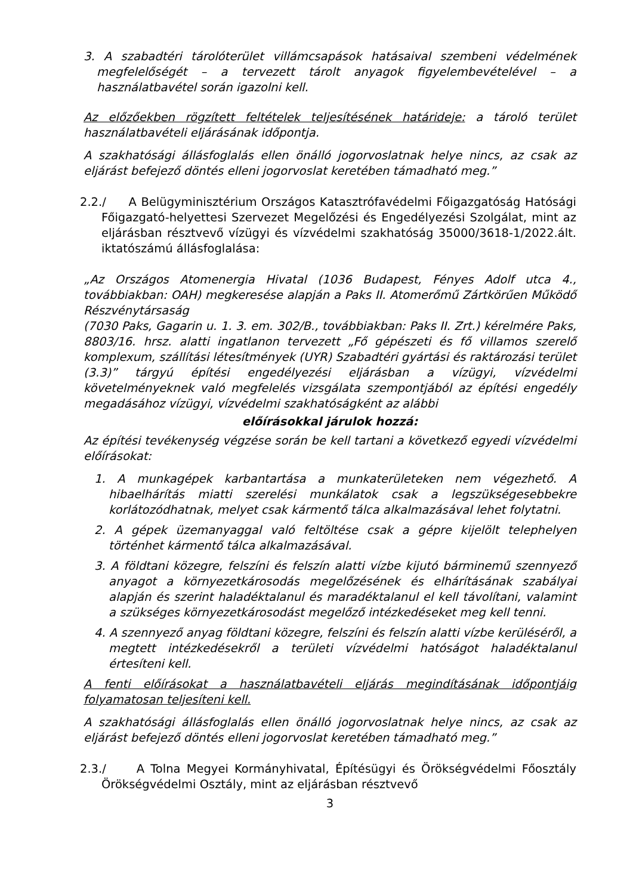3. A szabadtéri tárolóterület villámcsapások hatásaival szembeni védelmének megfelelőségét – a tervezett tárolt anyagok figyelembevételével – a használatbavétel során igazolni kell.
Az előzőekben rögzített feltételek teljesítésének határideje: a tároló terület használatbavételi eljárásának időpontja.
A szakhatósági állásfoglalás ellen önálló jogorvoslatnak helye nincs, az csak az eljárást befejező döntés elleni jogorvoslat keretében támadható meg.”
2.2./ A Belügyminisztérium Országos Katasztrófavédelmi Főigazgatóság Hatósági Főigazgató-helyettesi Szervezet Megelőzési és Engedélyezési Szolgálat, mint az eljárásban résztvevő vízügyi és vízvédelmi szakhatóság 35000/3618-1/2022.ált. iktatószámú állásfoglalása:
„Az Országos Atomenergia Hivatal (1036 Budapest, Fényes Adolf utca 4., továbbiakban: OAH) megkeresése alapján a Paks II. Atomerőmű Zártkörűen Működő Részvénytársaság
(7030 Paks, Gagarin u. 1. 3. em. 302/B., továbbiakban: Paks II. Zrt.) kérelmére Paks, 8803/16. hrsz. alatti ingatlanon tervezett „Fő gépészeti és fő villamos szerelő komplexum, szállítási létesítmények (UYR) Szabadtéri gyártási és raktározási terület (3.3)” tárgyú építési engedélyezési eljárásban a vízügyi, vízvédelmi követelményeknek való megfelelés vizsgálata szempontjából az építési engedély megadásához vízügyi, vízvédelmi szakhatóságként az alábbi
előírásokkal járulok hozzá:
Az építési tevékenység végzése során be kell tartani a következő egyedi vízvédelmi előírásokat:
1. A munkagépek karbantartása a munkaterületeken nem végezhető. A hibaelhárítás miatti szerelési munkálatok csak a legszükségesebbekre korlátozódhatnak, melyet csak kármentő tálca alkalmazásával lehet folytatni.
2. A gépek üzemanyaggal való feltöltése csak a gépre kijelölt telephelyen történhet kármentő tálca alkalmazásával.
3. A földtani közegre, felszíni és felszín alatti vízbe kijutó bárminemű szennyező anyagot a környezetkárosodás megelőzésének és elhárításának szabályai alapján és szerint haladéktalanul és maradéktalanul el kell távolítani, valamint a szükséges környezetkárosodást megelőző intézkedéseket meg kell tenni.
4. A szennyező anyag földtani közegre, felszíni és felszín alatti vízbe kerüléséről, a megtett intézkedésekről a területi vízvédelmi hatóságot haladéktalanul értesíteni kell.
A fenti előírásokat a használatbavételi eljárás megindításának időpontjáig folyamatosan teljesíteni kell.
A szakhatósági állásfoglalás ellen önálló jogorvoslatnak helye nincs, az csak az eljárást befejező döntés elleni jogorvoslat keretében támadható meg.”
2.3./ A Tolna Megyei Kormányhivatal, Építésügyi és Örökségvédelmi Főosztály Örökségvédelmi Osztály, mint az eljárásban résztvevő
3